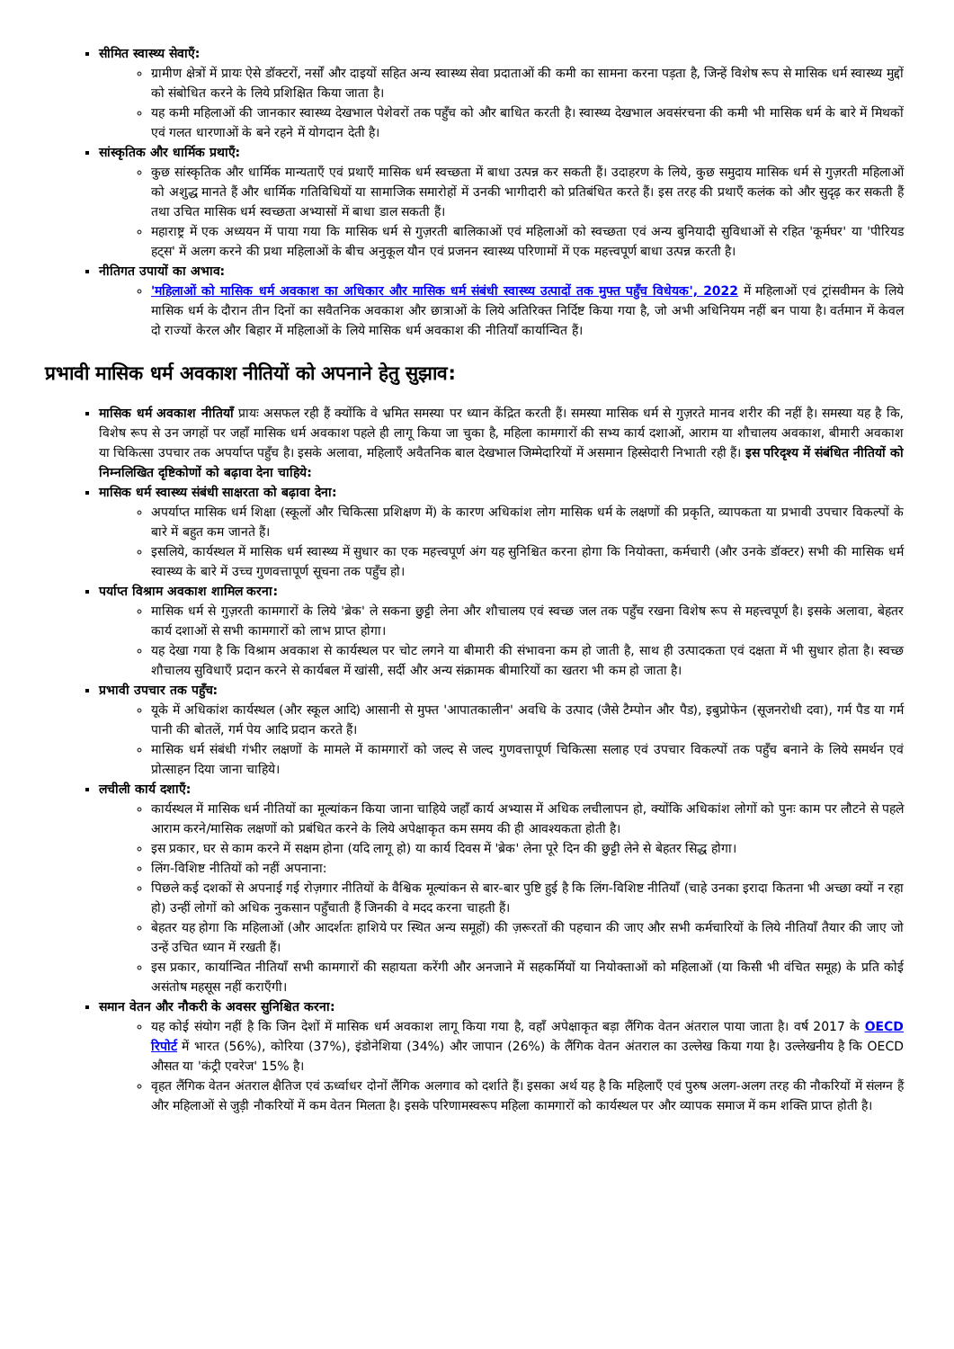सीमित स्वास्थ्य सेवाएँ:
ग्रामीण क्षेत्रों में प्रायः ऐसे डॉक्टरों, नर्सों और दाइयों सहित अन्य स्वास्थ्य सेवा प्रदाताओं की कमी का सामना करना पड़ता है, जिन्हें विशेष रूप से मासिक धर्म स्वास्थ्य मुद्दों को संबोधित करने के लिये प्रशिक्षित किया जाता है।
यह कमी महिलाओं की जानकार स्वास्थ्य देखभाल पेशेवरों तक पहुँच को और बाधित करती है। स्वास्थ्य देखभाल अवसंरचना की कमी भी मासिक धर्म के बारे में मिथकों एवं गलत धारणाओं के बने रहने में योगदान देती है।
सांस्कृतिक और धार्मिक प्रथाएँ:
कुछ सांस्कृतिक और धार्मिक मान्यताएँ एवं प्रथाएँ मासिक धर्म स्वच्छता में बाधा उत्पन्न कर सकती हैं। उदाहरण के लिये, कुछ समुदाय मासिक धर्म से गुज़रती महिलाओं को अशुद्ध मानते हैं और धार्मिक गतिविधियों या सामाजिक समारोहों में उनकी भागीदारी को प्रतिबंधित करते हैं। इस तरह की प्रथाएँ कलंक को और सुदृढ़ कर सकती हैं तथा उचित मासिक धर्म स्वच्छता अभ्यासों में बाधा डाल सकती हैं।
महाराष्ट्र में एक अध्ययन में पाया गया कि मासिक धर्म से गुज़रती बालिकाओं एवं महिलाओं को स्वच्छता एवं अन्य बुनियादी सुविधाओं से रहित 'कूर्मघर' या 'पीरियड हट्स' में अलग करने की प्रथा महिलाओं के बीच अनुकूल यौन एवं प्रजनन स्वास्थ्य परिणामों में एक महत्त्वपूर्ण बाधा उत्पन्न करती है।
नीतिगत उपायों का अभाव:
'महिलाओं को मासिक धर्म अवकाश का अधिकार और मासिक धर्म संबंधी स्वास्थ्य उत्पादों तक मुफ्त पहुँच विधेयक', 2022 में महिलाओं एवं ट्रांसवीमन के लिये मासिक धर्म के दौरान तीन दिनों का सवैतनिक अवकाश और छात्राओं के लिये अतिरिक्त निर्दिष्ट किया गया है, जो अभी अधिनियम नहीं बन पाया है। वर्तमान में केवल दो राज्यों केरल और बिहार में महिलाओं के लिये मासिक धर्म अवकाश की नीतियाँ कार्यान्वित हैं।
प्रभावी मासिक धर्म अवकाश नीतियों को अपनाने हेतु सुझाव:
मासिक धर्म अवकाश नीतियाँ प्रायः असफल रही हैं क्योंकि वे भ्रमित समस्या पर ध्यान केंद्रित करती हैं। समस्या मासिक धर्म से गुज़रते मानव शरीर की नहीं है। समस्या यह है कि, विशेष रूप से उन जगहों पर जहाँ मासिक धर्म अवकाश पहले ही लागू किया जा चुका है, महिला कामगारों की सभ्य कार्य दशाओं, आराम या शौचालय अवकाश, बीमारी अवकाश या चिकित्सा उपचार तक अपर्याप्त पहुँच है। इसके अलावा, महिलाएँ अवैतनिक बाल देखभाल जिम्मेदारियों में असमान हिस्सेदारी निभाती रही हैं। इस परिदृश्य में संबंधित नीतियों को निम्नलिखित दृष्टिकोणों को बढ़ावा देना चाहिये:
मासिक धर्म स्वास्थ्य संबंधी साक्षरता को बढ़ावा देना:
अपर्याप्त मासिक धर्म शिक्षा (स्कूलों और चिकित्सा प्रशिक्षण में) के कारण अधिकांश लोग मासिक धर्म के लक्षणों की प्रकृति, व्यापकता या प्रभावी उपचार विकल्पों के बारे में बहुत कम जानते हैं।
इसलिये, कार्यस्थल में मासिक धर्म स्वास्थ्य में सुधार का एक महत्त्वपूर्ण अंग यह सुनिश्चित करना होगा कि नियोक्ता, कर्मचारी (और उनके डॉक्टर) सभी की मासिक धर्म स्वास्थ्य के बारे में उच्च गुणवत्तापूर्ण सूचना तक पहुँच हो।
पर्याप्त विश्राम अवकाश शामिल करना:
मासिक धर्म से गुज़रती कामगारों के लिये 'ब्रेक' ले सकना छुट्टी लेना और शौचालय एवं स्वच्छ जल तक पहुँच रखना विशेष रूप से महत्त्वपूर्ण है। इसके अलावा, बेहतर कार्य दशाओं से सभी कामगारों को लाभ प्राप्त होगा।
यह देखा गया है कि विश्राम अवकाश से कार्यस्थल पर चोट लगने या बीमारी की संभावना कम हो जाती है, साथ ही उत्पादकता एवं दक्षता में भी सुधार होता है। स्वच्छ शौचालय सुविधाएँ प्रदान करने से कार्यबल में खांसी, सर्दी और अन्य संक्रामक बीमारियों का खतरा भी कम हो जाता है।
प्रभावी उपचार तक पहुँच:
यूके में अधिकांश कार्यस्थल (और स्कूल आदि) आसानी से मुफ्त 'आपातकालीन' अवधि के उत्पाद (जैसे टैम्पोन और पैड), इबुप्रोफेन (सूजनरोधी दवा), गर्म पैड या गर्म पानी की बोतलें, गर्म पेय आदि प्रदान करते हैं।
मासिक धर्म संबंधी गंभीर लक्षणों के मामले में कामगारों को जल्द से जल्द गुणवत्तापूर्ण चिकित्सा सलाह एवं उपचार विकल्पों तक पहुँच बनाने के लिये समर्थन एवं प्रोत्साहन दिया जाना चाहिये।
लचीली कार्य दशाएँ:
कार्यस्थल में मासिक धर्म नीतियों का मूल्यांकन किया जाना चाहिये जहाँ कार्य अभ्यास में अधिक लचीलापन हो, क्योंकि अधिकांश लोगों को पुनः काम पर लौटने से पहले आराम करने/मासिक लक्षणों को प्रबंधित करने के लिये अपेक्षाकृत कम समय की ही आवश्यकता होती है।
इस प्रकार, घर से काम करने में सक्षम होना (यदि लागू हो) या कार्य दिवस में 'ब्रेक' लेना पूरे दिन की छुट्टी लेने से बेहतर सिद्ध होगा।
लिंग-विशिष्ट नीतियों को नहीं अपनाना:
पिछले कई दशकों से अपनाई गई रोज़गार नीतियों के वैश्विक मूल्यांकन से बार-बार पुष्टि हुई है कि लिंग-विशिष्ट नीतियाँ (चाहे उनका इरादा कितना भी अच्छा क्यों न रहा हो) उन्हीं लोगों को अधिक नुकसान पहुँचाती हैं जिनकी वे मदद करना चाहती हैं।
बेहतर यह होगा कि महिलाओं (और आदर्शतः हाशिये पर स्थित अन्य समूहों) की ज़रूरतों की पहचान की जाए और सभी कर्मचारियों के लिये नीतियाँ तैयार की जाए जो उन्हें उचित ध्यान में रखती हैं।
इस प्रकार, कार्यान्वित नीतियाँ सभी कामगारों की सहायता करेंगी और अनजाने में सहकर्मियों या नियोक्ताओं को महिलाओं (या किसी भी वंचित समूह) के प्रति कोई असंतोष महसूस नहीं कराएँगी।
समान वेतन और नौकरी के अवसर सुनिश्चित करना:
यह कोई संयोग नहीं है कि जिन देशों में मासिक धर्म अवकाश लागू किया गया है, वहाँ अपेक्षाकृत बड़ा लैंगिक वेतन अंतराल पाया जाता है। वर्ष 2017 के OECD रिपोर्ट में भारत (56%), कोरिया (37%), इंडोनेशिया (34%) और जापान (26%) के लैंगिक वेतन अंतराल का उल्लेख किया गया है। उल्लेखनीय है कि OECD औसत या 'कंट्री एवरेज' 15% है।
वृहत लैंगिक वेतन अंतराल क्षैतिज एवं ऊर्ध्वाधर दोनों लैंगिक अलगाव को दर्शाते हैं। इसका अर्थ यह है कि महिलाएँ एवं पुरुष अलग-अलग तरह की नौकरियों में संलग्न हैं और महिलाओं से जुड़ी नौकरियों में कम वेतन मिलता है। इसके परिणामस्वरूप महिला कामगारों को कार्यस्थल पर और व्यापक समाज में कम शक्ति प्राप्त होती है।